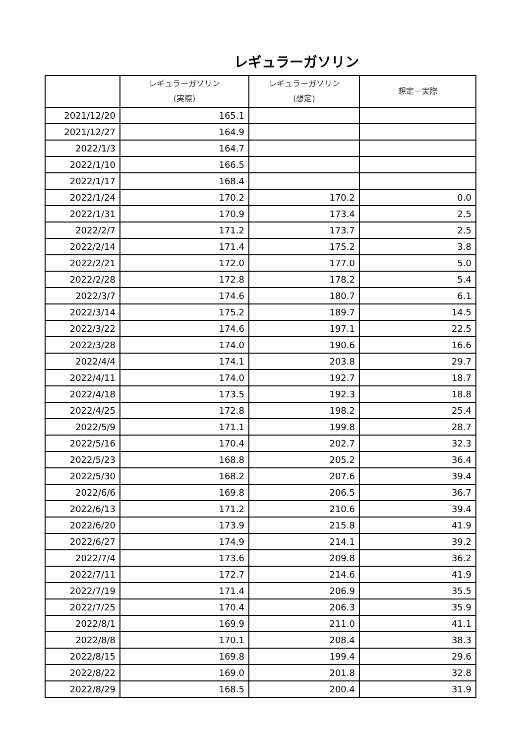レギュラーガソリン
| | レギュラーガソリン (実際) | レギュラーガソリン (想定) | 想定－実際 |
| --- | --- | --- | --- |
| 2021/12/20 | 165.1 | | |
| 2021/12/27 | 164.9 | | |
| 2022/1/3 | 164.7 | | |
| 2022/1/10 | 166.5 | | |
| 2022/1/17 | 168.4 | | |
| 2022/1/24 | 170.2 | 170.2 | 0.0 |
| 2022/1/31 | 170.9 | 173.4 | 2.5 |
| 2022/2/7 | 171.2 | 173.7 | 2.5 |
| 2022/2/14 | 171.4 | 175.2 | 3.8 |
| 2022/2/21 | 172.0 | 177.0 | 5.0 |
| 2022/2/28 | 172.8 | 178.2 | 5.4 |
| 2022/3/7 | 174.6 | 180.7 | 6.1 |
| 2022/3/14 | 175.2 | 189.7 | 14.5 |
| 2022/3/22 | 174.6 | 197.1 | 22.5 |
| 2022/3/28 | 174.0 | 190.6 | 16.6 |
| 2022/4/4 | 174.1 | 203.8 | 29.7 |
| 2022/4/11 | 174.0 | 192.7 | 18.7 |
| 2022/4/18 | 173.5 | 192.3 | 18.8 |
| 2022/4/25 | 172.8 | 198.2 | 25.4 |
| 2022/5/9 | 171.1 | 199.8 | 28.7 |
| 2022/5/16 | 170.4 | 202.7 | 32.3 |
| 2022/5/23 | 168.8 | 205.2 | 36.4 |
| 2022/5/30 | 168.2 | 207.6 | 39.4 |
| 2022/6/6 | 169.8 | 206.5 | 36.7 |
| 2022/6/13 | 171.2 | 210.6 | 39.4 |
| 2022/6/20 | 173.9 | 215.8 | 41.9 |
| 2022/6/27 | 174.9 | 214.1 | 39.2 |
| 2022/7/4 | 173.6 | 209.8 | 36.2 |
| 2022/7/11 | 172.7 | 214.6 | 41.9 |
| 2022/7/19 | 171.4 | 206.9 | 35.5 |
| 2022/7/25 | 170.4 | 206.3 | 35.9 |
| 2022/8/1 | 169.9 | 211.0 | 41.1 |
| 2022/8/8 | 170.1 | 208.4 | 38.3 |
| 2022/8/15 | 169.8 | 199.4 | 29.6 |
| 2022/8/22 | 169.0 | 201.8 | 32.8 |
| 2022/8/29 | 168.5 | 200.4 | 31.9 |